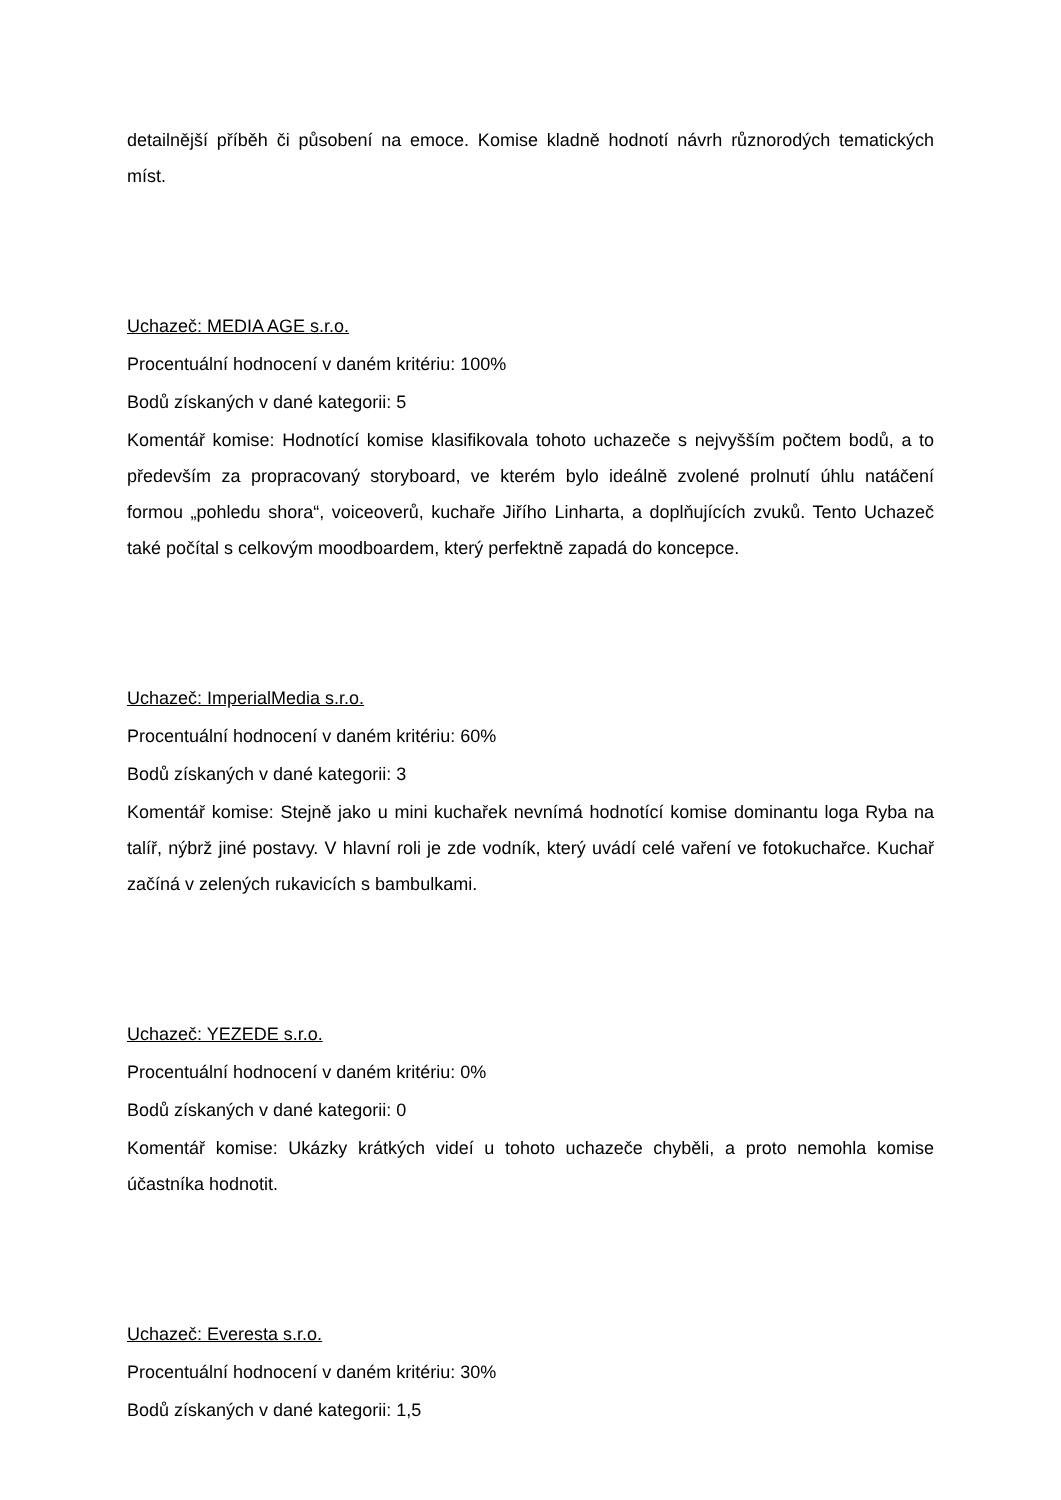detailnější příběh či působení na emoce. Komise kladně hodnotí návrh různorodých tematických míst.
Uchazeč: MEDIA AGE s.r.o.
Procentuální hodnocení v daném kritériu: 100%
Bodů získaných v dané kategorii: 5
Komentář komise: Hodnotící komise klasifikovala tohoto uchazeče s nejvyšším počtem bodů, a to především za propracovaný storyboard, ve kterém bylo ideálně zvolené prolnutí úhlu natáčení formou „pohledu shora“, voiceoverů, kuchaře Jiřího Linharta, a doplňujících zvuků. Tento Uchazeč také počítal s celkovým moodboardem, který perfektně zapadá do koncepce.
Uchazeč: ImperialMedia s.r.o.
Procentuální hodnocení v daném kritériu: 60%
Bodů získaných v dané kategorii: 3
Komentář komise: Stejně jako u mini kuchařek nevnímá hodnotící komise dominantu loga Ryba na talíř, nýbrž jiné postavy. V hlavní roli je zde vodník, který uvádí celé vaření ve fotokuchařce. Kuchař začíná v zelených rukavicích s bambulkami.
Uchazeč: YEZEDE s.r.o.
Procentuální hodnocení v daném kritériu: 0%
Bodů získaných v dané kategorii: 0
Komentář komise: Ukázky krátkých videí u tohoto uchazeče chyběli, a proto nemohla komise účastníka hodnotit.
Uchazeč: Everesta s.r.o.
Procentuální hodnocení v daném kritériu: 30%
Bodů získaných v dané kategorii: 1,5